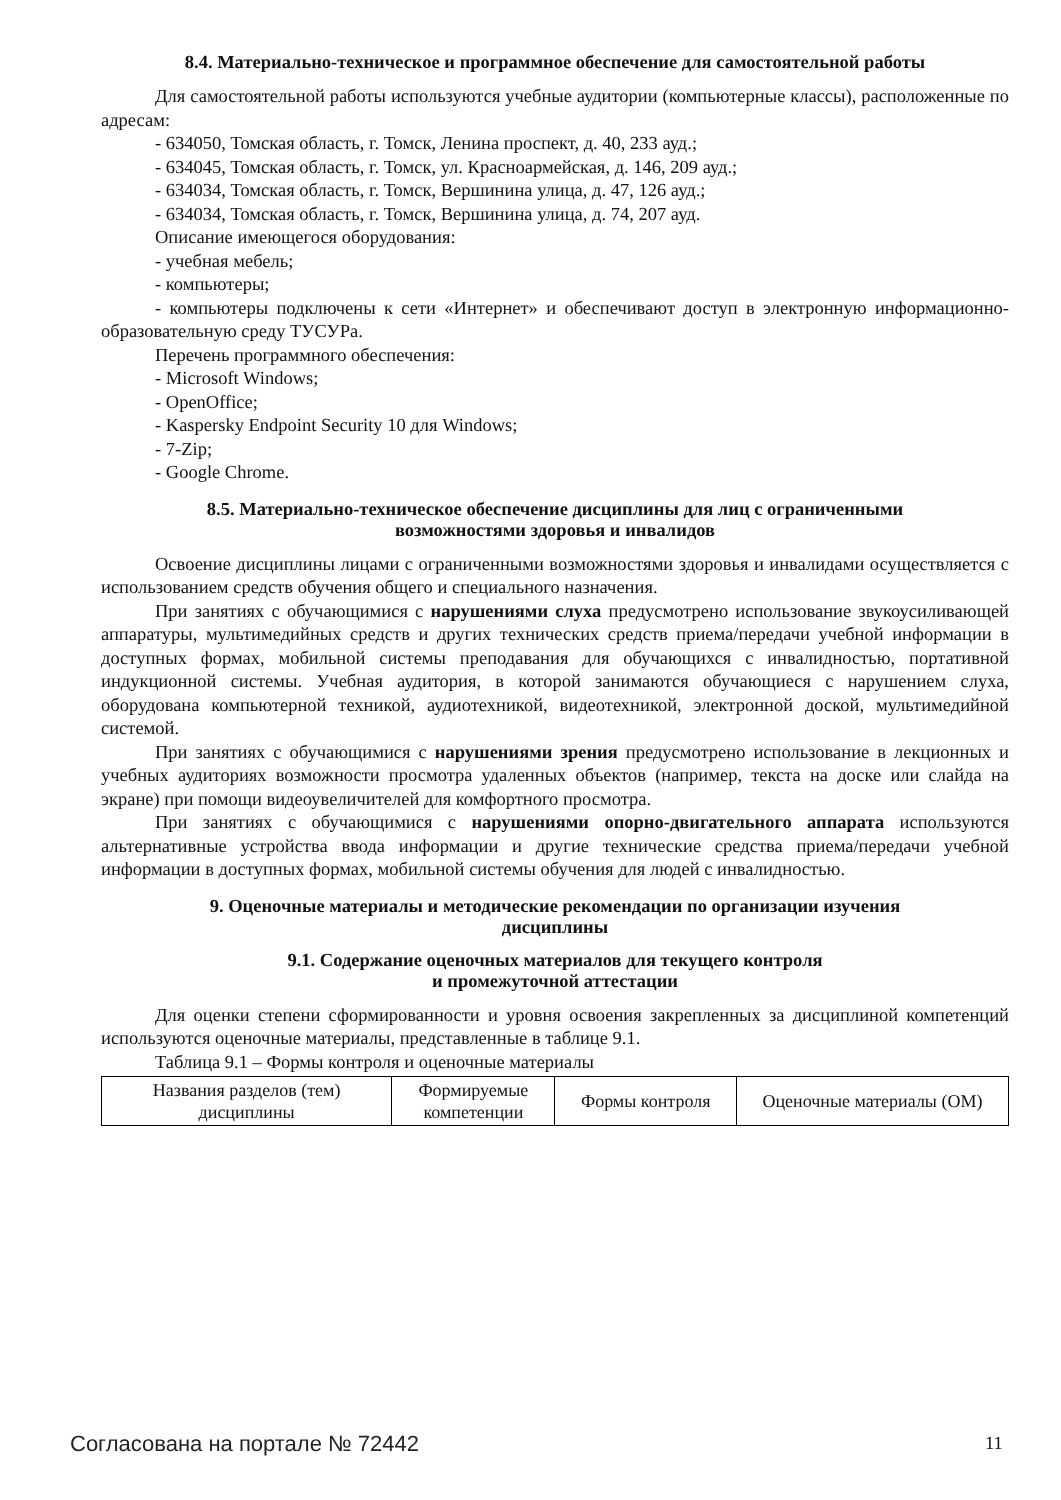8.4. Материально-техническое и программное обеспечение для самостоятельной работы
Для самостоятельной работы используются учебные аудитории (компьютерные классы), расположенные по адресам:
- 634050, Томская область, г. Томск, Ленина проспект, д. 40, 233 ауд.;
- 634045, Томская область, г. Томск, ул. Красноармейская, д. 146, 209 ауд.;
- 634034, Томская область, г. Томск, Вершинина улица, д. 47, 126 ауд.;
- 634034, Томская область, г. Томск, Вершинина улица, д. 74, 207 ауд.
Описание имеющегося оборудования:
- учебная мебель;
- компьютеры;
- компьютеры подключены к сети «Интернет» и обеспечивают доступ в электронную информационно-образовательную среду ТУСУРа.
Перечень программного обеспечения:
- Microsoft Windows;
- OpenOffice;
- Kaspersky Endpoint Security 10 для Windows;
- 7-Zip;
- Google Chrome.
8.5. Материально-техническое обеспечение дисциплины для лиц с ограниченными
возможностями здоровья и инвалидов
Освоение дисциплины лицами с ограниченными возможностями здоровья и инвалидами осуществляется с использованием средств обучения общего и специального назначения.
При занятиях с обучающимися с нарушениями слуха предусмотрено использование звукоусиливающей аппаратуры, мультимедийных средств и других технических средств приема/передачи учебной информации в доступных формах, мобильной системы преподавания для обучающихся с инвалидностью, портативной индукционной системы. Учебная аудитория, в которой занимаются обучающиеся с нарушением слуха, оборудована компьютерной техникой, аудиотехникой, видеотехникой, электронной доской, мультимедийной системой.
При занятиях с обучающимися с нарушениями зрения предусмотрено использование в лекционных и учебных аудиториях возможности просмотра удаленных объектов (например, текста на доске или слайда на экране) при помощи видеоувеличителей для комфортного просмотра.
При занятиях с обучающимися с нарушениями опорно-двигательного аппарата используются альтернативные устройства ввода информации и другие технические средства приема/передачи учебной информации в доступных формах, мобильной системы обучения для людей с инвалидностью.
9. Оценочные материалы и методические рекомендации по организации изучения
дисциплины
9.1. Содержание оценочных материалов для текущего контроля
и промежуточной аттестации
Для оценки степени сформированности и уровня освоения закрепленных за дисциплиной компетенций используются оценочные материалы, представленные в таблице 9.1.
Таблица 9.1 – Формы контроля и оценочные материалы
| Названия разделов (тем) дисциплины | Формируемые компетенции | Формы контроля | Оценочные материалы (ОМ) |
Согласована на портале № 72442 11